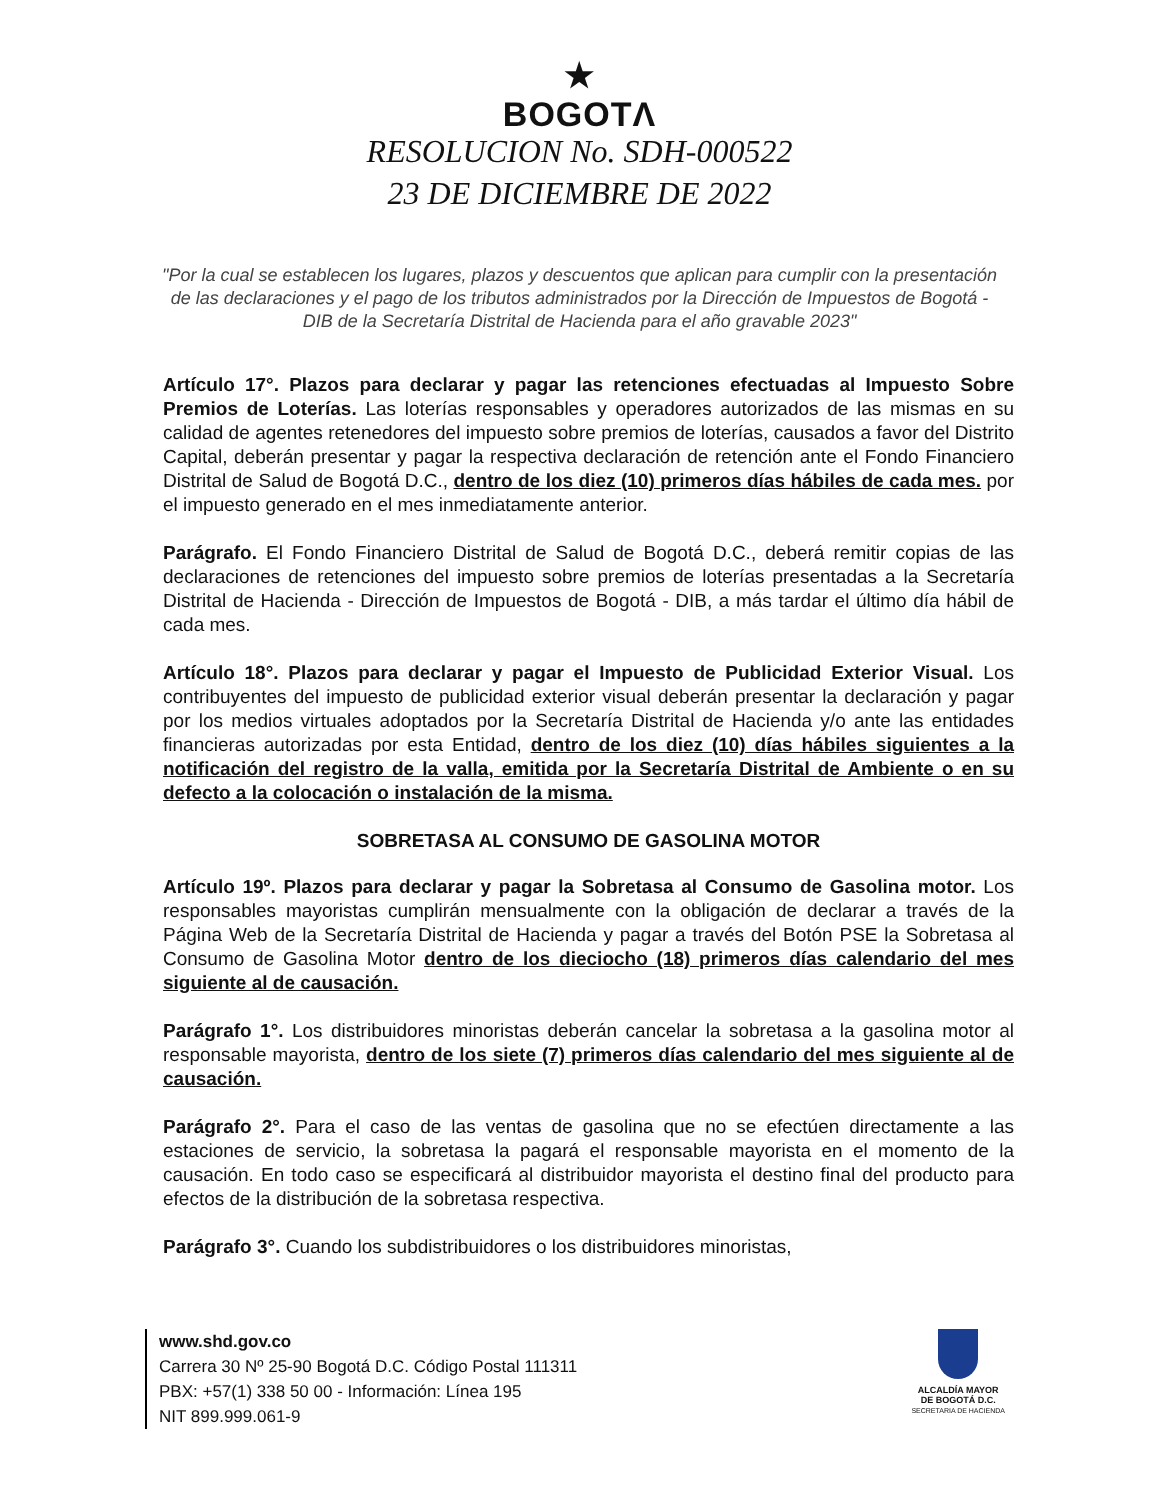★
BOGOTΛ
RESOLUCION No. SDH-000522
23 DE DICIEMBRE DE 2022
"Por la cual se establecen los lugares, plazos y descuentos que aplican para cumplir con la presentación de las declaraciones y el pago de los tributos administrados por la Dirección de Impuestos de Bogotá - DIB de la Secretaría Distrital de Hacienda para el año gravable 2023"
Artículo 17°. Plazos para declarar y pagar las retenciones efectuadas al Impuesto Sobre Premios de Loterías. Las loterías responsables y operadores autorizados de las mismas en su calidad de agentes retenedores del impuesto sobre premios de loterías, causados a favor del Distrito Capital, deberán presentar y pagar la respectiva declaración de retención ante el Fondo Financiero Distrital de Salud de Bogotá D.C., dentro de los diez (10) primeros días hábiles de cada mes. por el impuesto generado en el mes inmediatamente anterior.
Parágrafo. El Fondo Financiero Distrital de Salud de Bogotá D.C., deberá remitir copias de las declaraciones de retenciones del impuesto sobre premios de loterías presentadas a la Secretaría Distrital de Hacienda - Dirección de Impuestos de Bogotá - DIB, a más tardar el último día hábil de cada mes.
Artículo 18°. Plazos para declarar y pagar el Impuesto de Publicidad Exterior Visual. Los contribuyentes del impuesto de publicidad exterior visual deberán presentar la declaración y pagar por los medios virtuales adoptados por la Secretaría Distrital de Hacienda y/o ante las entidades financieras autorizadas por esta Entidad, dentro de los diez (10) días hábiles siguientes a la notificación del registro de la valla, emitida por la Secretaría Distrital de Ambiente o en su defecto a la colocación o instalación de la misma.
SOBRETASA AL CONSUMO DE GASOLINA MOTOR
Artículo 19º. Plazos para declarar y pagar la Sobretasa al Consumo de Gasolina motor. Los responsables mayoristas cumplirán mensualmente con la obligación de declarar a través de la Página Web de la Secretaría Distrital de Hacienda y pagar a través del Botón PSE la Sobretasa al Consumo de Gasolina Motor dentro de los dieciocho (18) primeros días calendario del mes siguiente al de causación.
Parágrafo 1°. Los distribuidores minoristas deberán cancelar la sobretasa a la gasolina motor al responsable mayorista, dentro de los siete (7) primeros días calendario del mes siguiente al de causación.
Parágrafo 2°. Para el caso de las ventas de gasolina que no se efectúen directamente a las estaciones de servicio, la sobretasa la pagará el responsable mayorista en el momento de la causación. En todo caso se especificará al distribuidor mayorista el destino final del producto para efectos de la distribución de la sobretasa respectiva.
Parágrafo 3°. Cuando los subdistribuidores o los distribuidores minoristas,
www.shd.gov.co
Carrera 30 Nº 25-90 Bogotá D.C. Código Postal 111311
PBX: +57(1) 338 50 00 - Información: Línea 195
NIT 899.999.061-9
ALCALDÍA MAYOR
DE BOGOTÁ D.C.
SECRETARIA DE HACIENDA